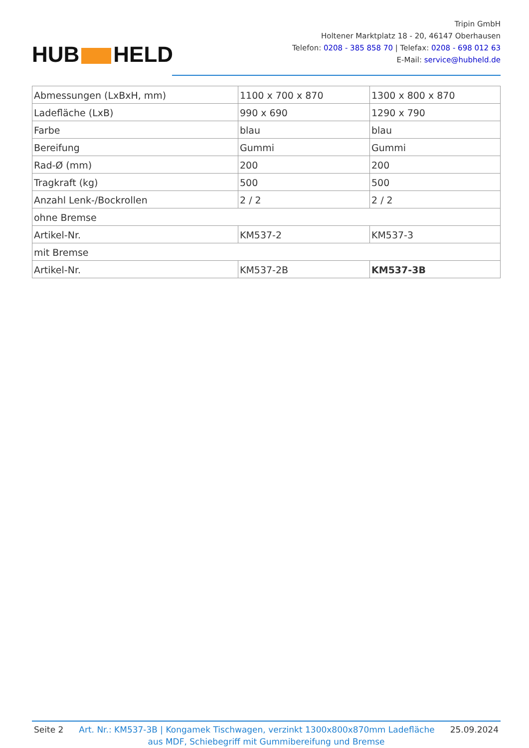HUB HELD
Tripin GmbH
Holtener Marktplatz 18 - 20, 46147 Oberhausen
Telefon: 0208 - 385 858 70 | Telefax: 0208 - 698 012 63
E-Mail: service@hubheld.de
| Abmessungen (LxBxH, mm) | 1100 x 700 x 870 | 1300 x 800 x 870 |
| Ladefläche (LxB) | 990 x 690 | 1290 x 790 |
| Farbe | blau | blau |
| Bereifung | Gummi | Gummi |
| Rad-Ø (mm) | 200 | 200 |
| Tragkraft (kg) | 500 | 500 |
| Anzahl Lenk-/Bockrollen | 2 / 2 | 2 / 2 |
| ohne Bremse | | |
| Artikel-Nr. | KM537-2 | KM537-3 |
| mit Bremse | | |
| Artikel-Nr. | KM537-2B | KM537-3B |
Seite 2 Art. Nr.: KM537-3B | Kongamek Tischwagen, verzinkt 1300x800x870mm Ladefläche 25.09.2024
aus MDF, Schiebegriff mit Gummibereifung und Bremse